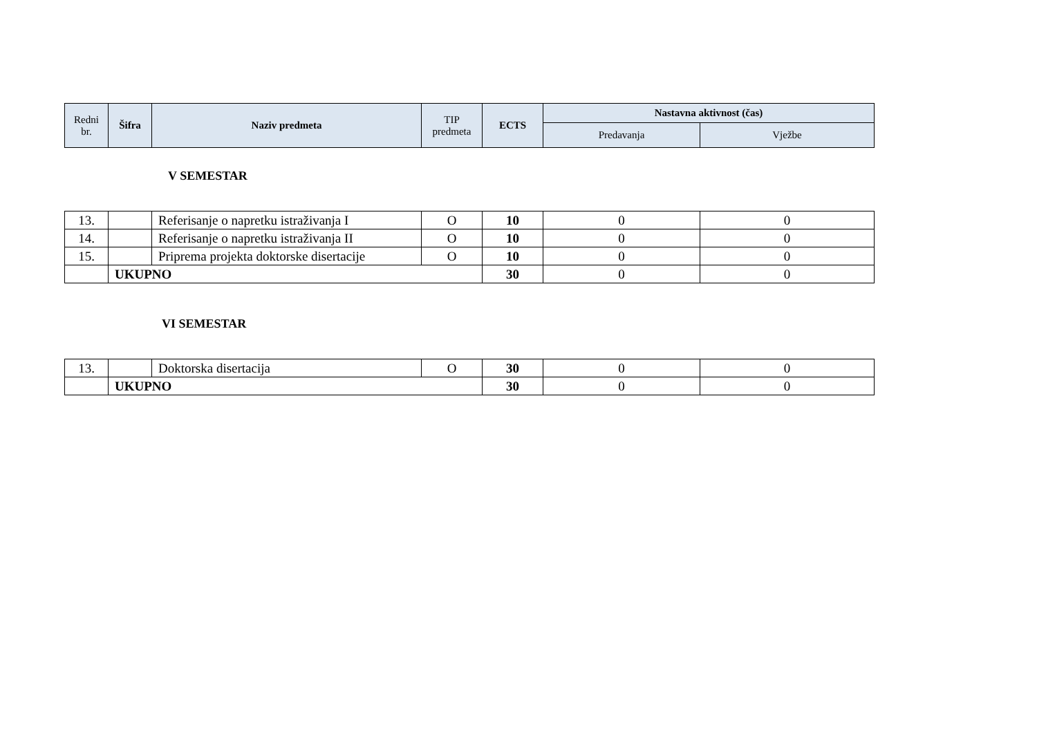| Redni br. | Šifra | Naziv predmeta | TIP predmeta | ECTS | Nastavna aktivnost (čas) | |
| --- | --- | --- | --- | --- | --- | --- |
| | | | | | Predavanja | Vježbe |
V SEMESTAR
| 13. | | Referisanje o napretku istraživanja I | O | 10 | 0 | 0 |
| 14. | | Referisanje o napretku istraživanja II | O | 10 | 0 | 0 |
| 15. | | Priprema projekta doktorske disertacije | O | 10 | 0 | 0 |
| | UKUPNO | | | 30 | 0 | 0 |
VI SEMESTAR
| 13. | | Doktorska disertacija | O | 30 | 0 | 0 |
| | UKUPNO | | | 30 | 0 | 0 |